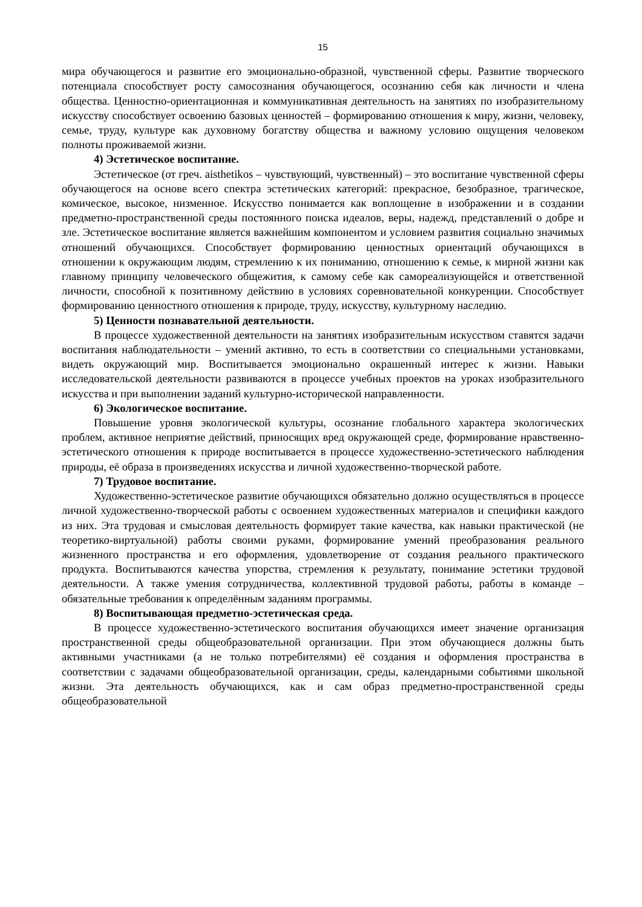15
мира обучающегося и развитие его эмоционально-образной, чувственной сферы. Развитие творческого потенциала способствует росту самосознания обучающегося, осознанию себя как личности и члена общества. Ценностно-ориентационная и коммуникативная деятельность на занятиях по изобразительному искусству способствует освоению базовых ценностей – формированию отношения к миру, жизни, человеку, семье, труду, культуре как духовному богатству общества и важному условию ощущения человеком полноты проживаемой жизни.
4) Эстетическое воспитание.
Эстетическое (от греч. aisthetikos – чувствующий, чувственный) – это воспитание чувственной сферы обучающегося на основе всего спектра эстетических категорий: прекрасное, безобразное, трагическое, комическое, высокое, низменное. Искусство понимается как воплощение в изображении и в создании предметно-пространственной среды постоянного поиска идеалов, веры, надежд, представлений о добре и зле. Эстетическое воспитание является важнейшим компонентом и условием развития социально значимых отношений обучающихся. Способствует формированию ценностных ориентаций обучающихся в отношении к окружающим людям, стремлению к их пониманию, отношению к семье, к мирной жизни как главному принципу человеческого общежития, к самому себе как самореализующейся и ответственной личности, способной к позитивному действию в условиях соревновательной конкуренции. Способствует формированию ценностного отношения к природе, труду, искусству, культурному наследию.
5) Ценности познавательной деятельности.
В процессе художественной деятельности на занятиях изобразительным искусством ставятся задачи воспитания наблюдательности – умений активно, то есть в соответствии со специальными установками, видеть окружающий мир. Воспитывается эмоционально окрашенный интерес к жизни. Навыки исследовательской деятельности развиваются в процессе учебных проектов на уроках изобразительного искусства и при выполнении заданий культурно-исторической направленности.
6) Экологическое воспитание.
Повышение уровня экологической культуры, осознание глобального характера экологических проблем, активное неприятие действий, приносящих вред окружающей среде, формирование нравственно-эстетического отношения к природе воспитывается в процессе художественно-эстетического наблюдения природы, её образа в произведениях искусства и личной художественно-творческой работе.
7) Трудовое воспитание.
Художественно-эстетическое развитие обучающихся обязательно должно осуществляться в процессе личной художественно-творческой работы с освоением художественных материалов и специфики каждого из них. Эта трудовая и смысловая деятельность формирует такие качества, как навыки практической (не теоретико-виртуальной) работы своими руками, формирование умений преобразования реального жизненного пространства и его оформления, удовлетворение от создания реального практического продукта. Воспитываются качества упорства, стремления к результату, понимание эстетики трудовой деятельности. А также умения сотрудничества, коллективной трудовой работы, работы в команде – обязательные требования к определённым заданиям программы.
8) Воспитывающая предметно-эстетическая среда.
В процессе художественно-эстетического воспитания обучающихся имеет значение организация пространственной среды общеобразовательной организации. При этом обучающиеся должны быть активными участниками (а не только потребителями) её создания и оформления пространства в соответствии с задачами общеобразовательной организации, среды, календарными событиями школьной жизни. Эта деятельность обучающихся, как и сам образ предметно-пространственной среды общеобразовательной